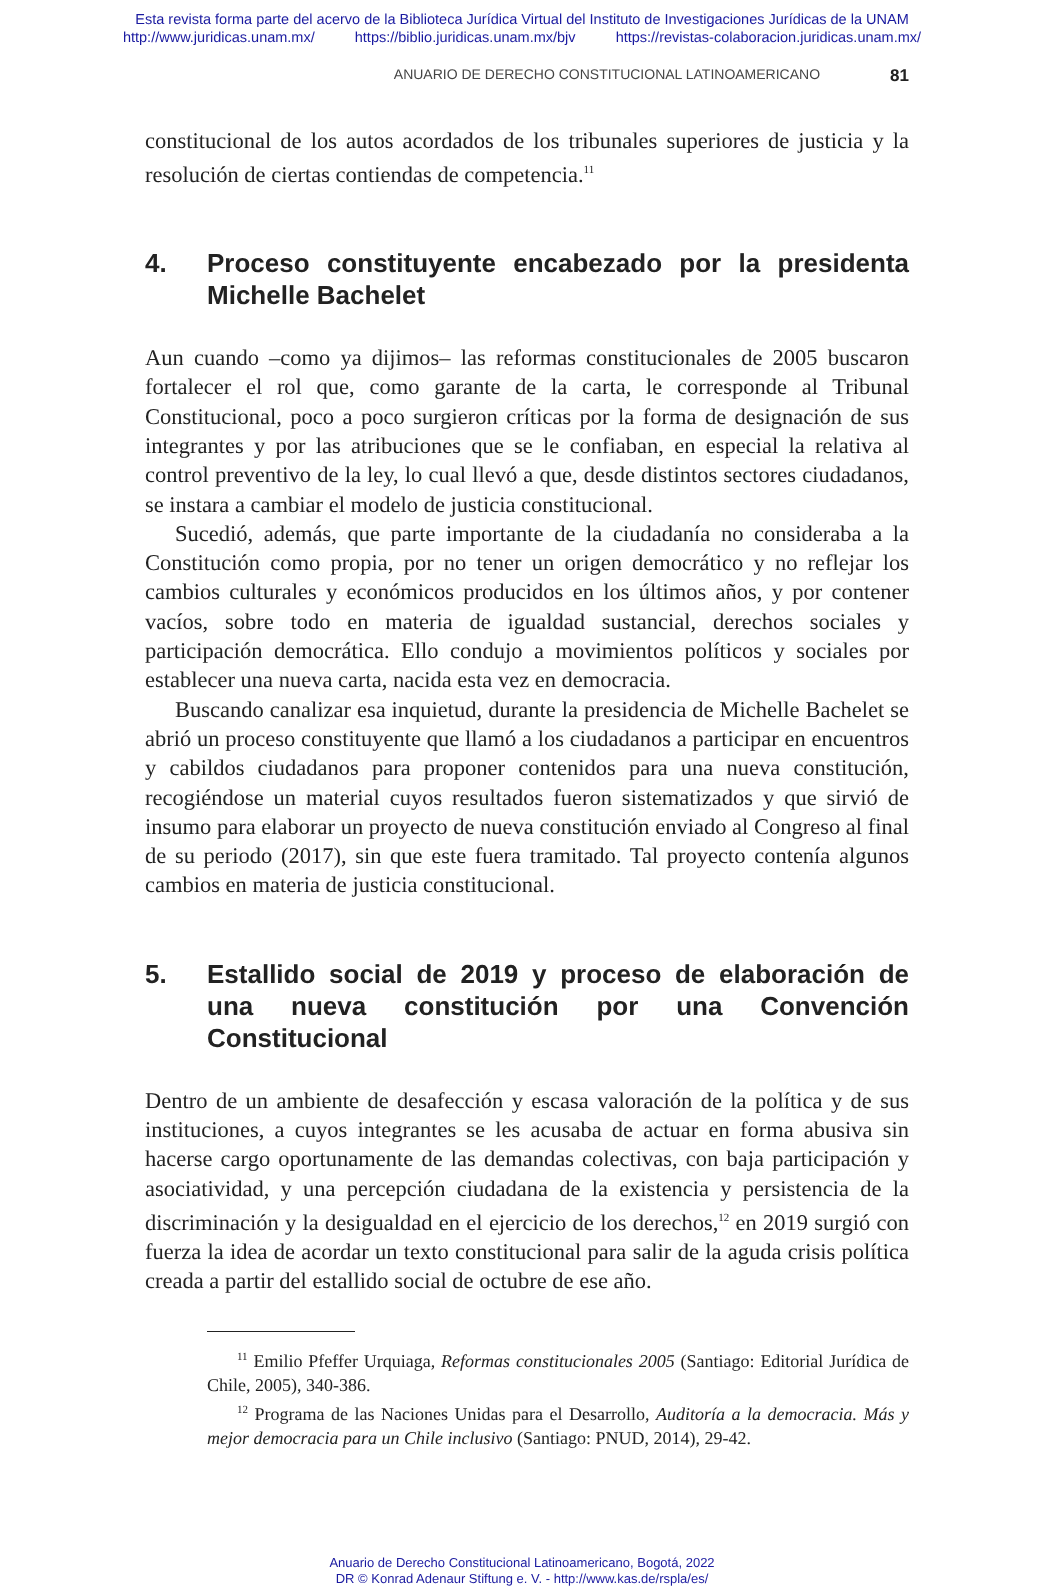Esta revista forma parte del acervo de la Biblioteca Jurídica Virtual del Instituto de Investigaciones Jurídicas de la UNAM
http://www.juridicas.unam.mx/ https://biblio.juridicas.unam.mx/bjv https://revistas-colaboracion.juridicas.unam.mx/
ANUARIO DE DERECHO CONSTITUCIONAL LATINOAMERICANO 81
constitucional de los autos acordados de los tribunales superiores de justicia y la resolución de ciertas contiendas de competencia.<sup>11</sup>
4. Proceso constituyente encabezado por la presidenta Michelle Bachelet
Aun cuando –como ya dijimos– las reformas constitucionales de 2005 buscaron fortalecer el rol que, como garante de la carta, le corresponde al Tribunal Constitucional, poco a poco surgieron críticas por la forma de designación de sus integrantes y por las atribuciones que se le confiaban, en especial la relativa al control preventivo de la ley, lo cual llevó a que, desde distintos sectores ciudadanos, se instara a cambiar el modelo de justicia constitucional.
Sucedió, además, que parte importante de la ciudadanía no consideraba a la Constitución como propia, por no tener un origen democrático y no reflejar los cambios culturales y económicos producidos en los últimos años, y por contener vacíos, sobre todo en materia de igualdad sustancial, derechos sociales y participación democrática. Ello condujo a movimientos políticos y sociales por establecer una nueva carta, nacida esta vez en democracia.
Buscando canalizar esa inquietud, durante la presidencia de Michelle Bachelet se abrió un proceso constituyente que llamó a los ciudadanos a participar en encuentros y cabildos ciudadanos para proponer contenidos para una nueva constitución, recogiéndose un material cuyos resultados fueron sistematizados y que sirvió de insumo para elaborar un proyecto de nueva constitución enviado al Congreso al final de su periodo (2017), sin que este fuera tramitado. Tal proyecto contenía algunos cambios en materia de justicia constitucional.
5. Estallido social de 2019 y proceso de elaboración de una nueva constitución por una Convención Constitucional
Dentro de un ambiente de desafección y escasa valoración de la política y de sus instituciones, a cuyos integrantes se les acusaba de actuar en forma abusiva sin hacerse cargo oportunamente de las demandas colectivas, con baja participación y asociatividad, y una percepción ciudadana de la existencia y persistencia de la discriminación y la desigualdad en el ejercicio de los derechos,<sup>12</sup> en 2019 surgió con fuerza la idea de acordar un texto constitucional para salir de la aguda crisis política creada a partir del estallido social de octubre de ese año.
<sup>11</sup> Emilio Pfeffer Urquiaga, Reformas constitucionales 2005 (Santiago: Editorial Jurídica de Chile, 2005), 340-386.
<sup>12</sup> Programa de las Naciones Unidas para el Desarrollo, Auditoría a la democracia. Más y mejor democracia para un Chile inclusivo (Santiago: PNUD, 2014), 29-42.
Anuario de Derecho Constitucional Latinoamericano, Bogotá, 2022
DR © Konrad Adenaur Stiftung e. V. - http://www.kas.de/rspla/es/